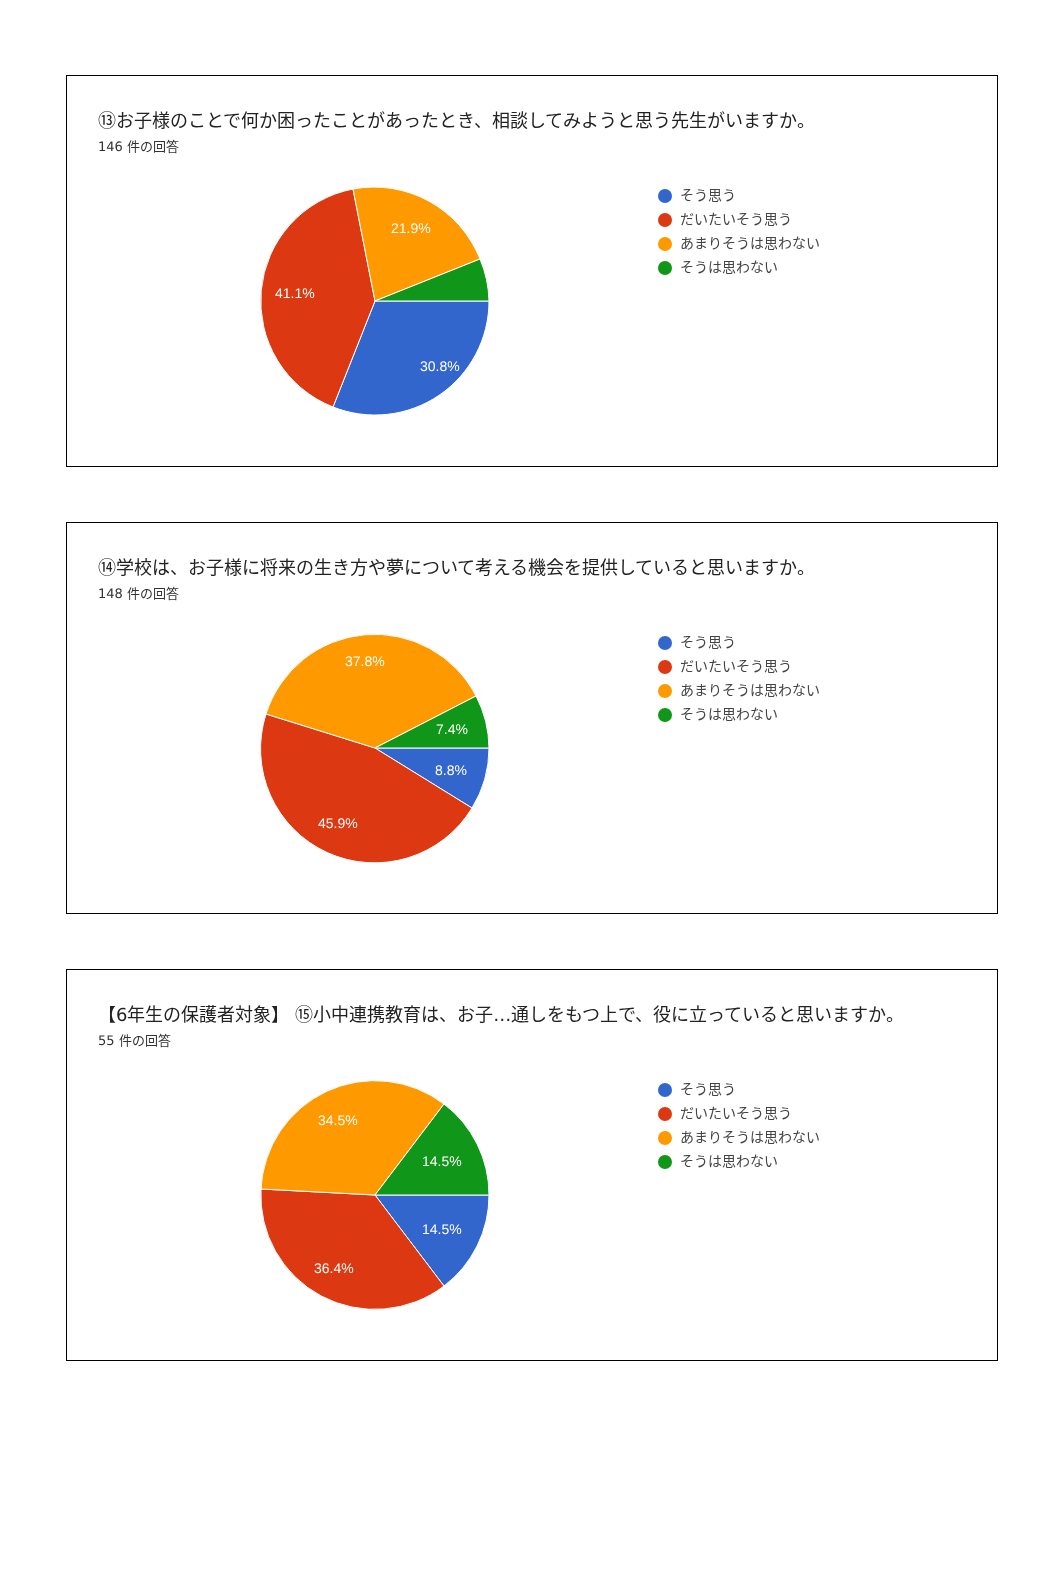⑬お子様のことで何か困ったことがあったとき、相談してみようと思う先生がいますか。
146 件の回答
30.8%
41.1%
21.9%
そう思う
だいたいそう思う
あまりそうは思わない
そうは思わない
⑭学校は、お子様に将来の生き方や夢について考える機会を提供していると思いますか。
148 件の回答
8.8%
45.9%
37.8%
7.4%
そう思う
だいたいそう思う
あまりそうは思わない
そうは思わない
【6年生の保護者対象】 ⑮小中連携教育は、お子…通しをもつ上で、役に立っていると思いますか。
55 件の回答
14.5%
36.4%
34.5%
14.5%
そう思う
だいたいそう思う
あまりそうは思わない
そうは思わない